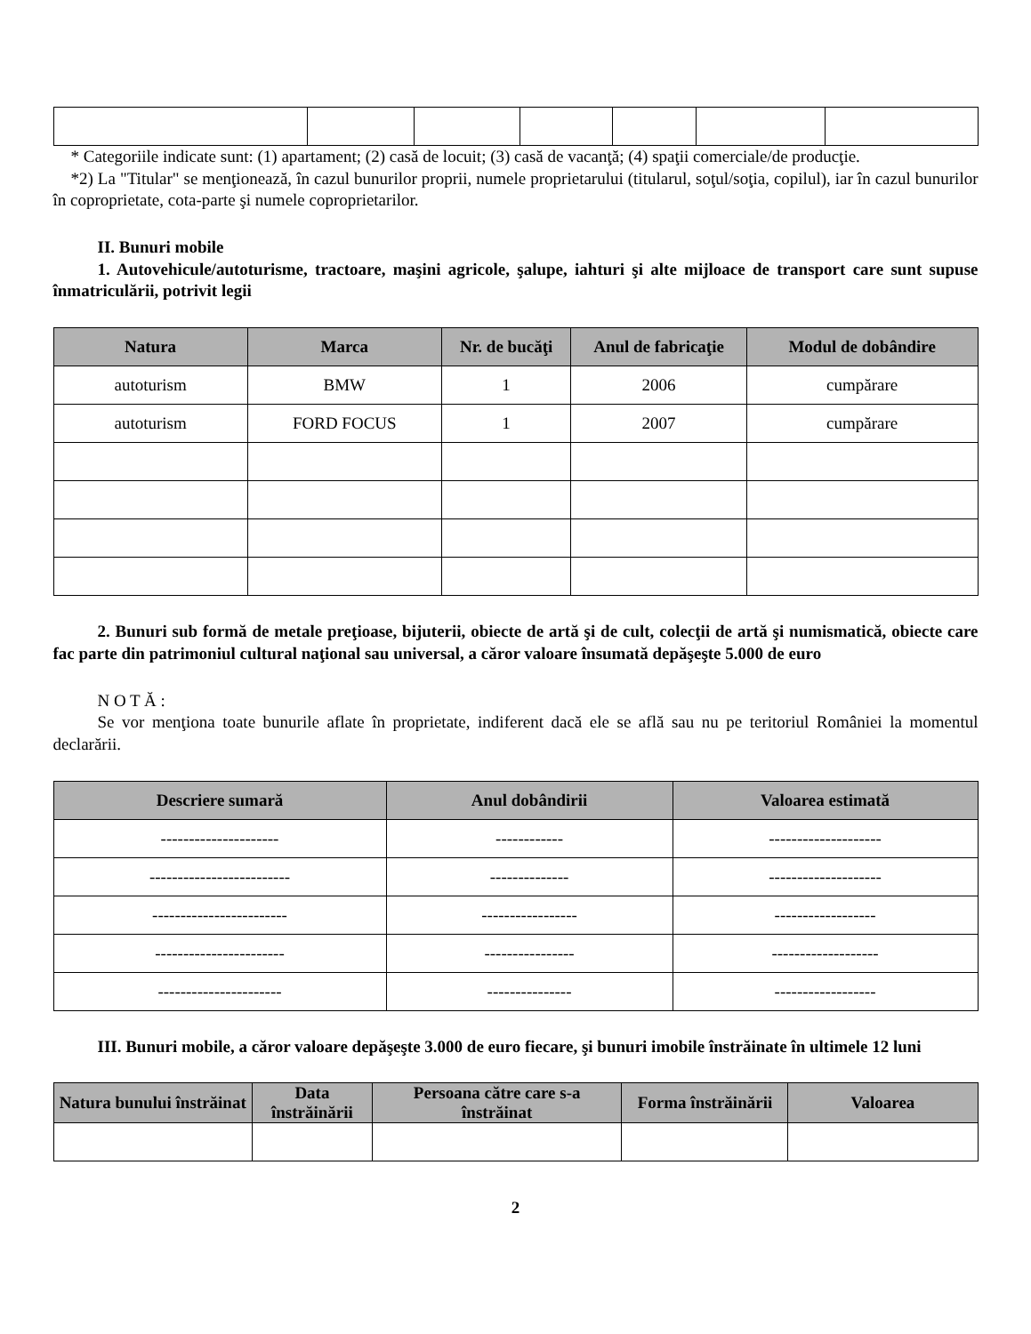* Categoriile indicate sunt: (1) apartament; (2) casă de locuit; (3) casă de vacanţă; (4) spaţii comerciale/de producţie.
*2) La "Titular" se menţionează, în cazul bunurilor proprii, numele proprietarului (titularul, soţul/soţia, copilul), iar în cazul bunurilor în coproprietate, cota-parte şi numele coproprietarilor.
II. Bunuri mobile
1. Autovehicule/autoturisme, tractoare, maşini agricole, şalupe, iahturi şi alte mijloace de transport care sunt supuse înmatriculării, potrivit legii
| Natura | Marca | Nr. de bucăţi | Anul de fabricaţie | Modul de dobândire |
| --- | --- | --- | --- | --- |
| autoturism | BMW | 1 | 2006 | cumpărare |
| autoturism | FORD FOCUS | 1 | 2007 | cumpărare |
2. Bunuri sub formă de metale preţioase, bijuterii, obiecte de artă şi de cult, colecţii de artă şi numismatică, obiecte care fac parte din patrimoniul cultural naţional sau universal, a căror valoare însumată depăşeşte 5.000 de euro
N O T Ă :
Se vor menţiona toate bunurile aflate în proprietate, indiferent dacă ele se află sau nu pe teritoriul României la momentul declarării.
| Descriere sumară | Anul dobândirii | Valoarea estimată |
| --- | --- | --- |
| --------------------- | ------------ | -------------------- |
| ------------------------- | -------------- | -------------------- |
| ------------------------ | ----------------- | ------------------ |
| ----------------------- | ---------------- | ------------------- |
| ---------------------- | --------------- | ------------------ |
III. Bunuri mobile, a căror valoare depăşeşte 3.000 de euro fiecare, şi bunuri imobile înstrăinate în ultimele 12 luni
| Natura bunului înstrăinat | Data înstrăinării | Persoana către care s-a înstrăinat | Forma înstrăinării | Valoarea |
| --- | --- | --- | --- | --- |
2